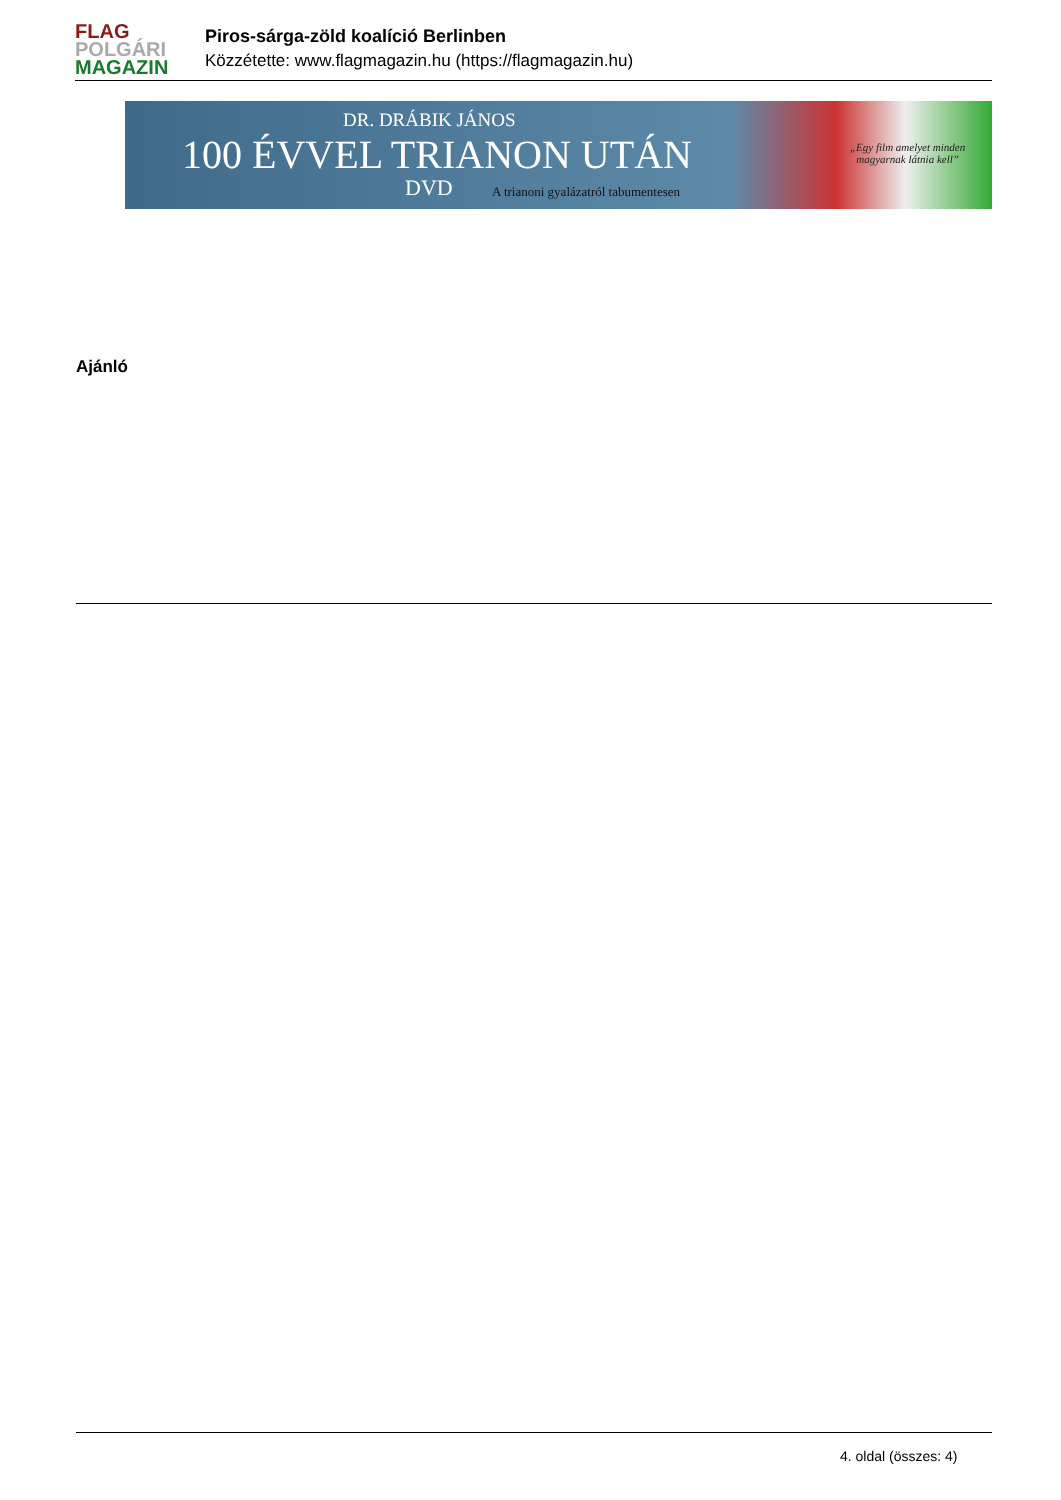FLAG
POLGÁRI
MAGAZIN
Piros-sárga-zöld koalíció Berlinben
Közzétette: www.flagmagazin.hu (https://flagmagazin.hu)
DR. DRÁBIK JÁNOS
100 ÉVVEL TRIANON UTÁN
DVD
A trianoni gyalázatról tabumentesen
„Egy film amelyet minden
magyarnak látnia kell”
Ajánló
4. oldal (összes: 4)